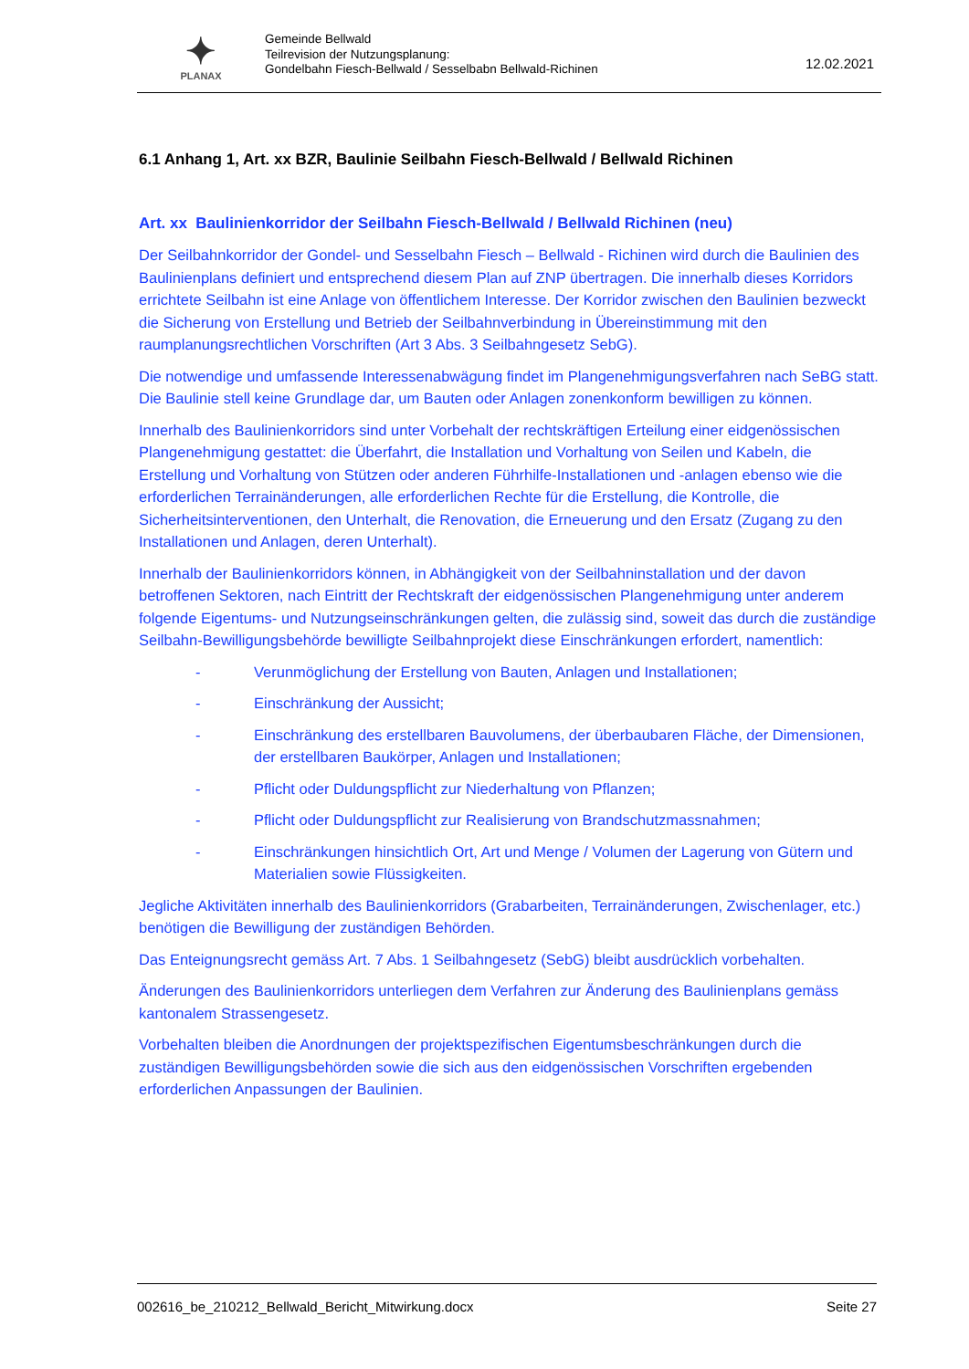✦
PLANAX
Gemeinde Bellwald
Teilrevision der Nutzungsplanung:
Gondelbahn Fiesch-Bellwald / Sesselbabn Bellwald-Richinen
12.02.2021
6.1 Anhang 1, Art. xx BZR, Baulinie Seilbahn Fiesch-Bellwald / Bellwald Richinen
Art. xx Baulinienkorridor der Seilbahn Fiesch-Bellwald / Bellwald Richinen (neu)
Der Seilbahnkorridor der Gondel- und Sesselbahn Fiesch – Bellwald - Richinen wird durch die Baulinien des Baulinienplans definiert und entsprechend diesem Plan auf ZNP übertragen. Die innerhalb dieses Korridors errichtete Seilbahn ist eine Anlage von öffentlichem Interesse. Der Korridor zwischen den Baulinien bezweckt die Sicherung von Erstellung und Betrieb der Seilbahnverbindung in Übereinstimmung mit den raumplanungsrechtlichen Vorschriften (Art 3 Abs. 3 Seilbahngesetz SebG).
Die notwendige und umfassende Interessenabwägung findet im Plangenehmigungsverfahren nach SeBG statt. Die Baulinie stell keine Grundlage dar, um Bauten oder Anlagen zonenkonform bewilligen zu können.
Innerhalb des Baulinienkorridors sind unter Vorbehalt der rechtskräftigen Erteilung einer eidgenössischen Plangenehmigung gestattet: die Überfahrt, die Installation und Vorhaltung von Seilen und Kabeln, die Erstellung und Vorhaltung von Stützen oder anderen Führhilfe-Installationen und -anlagen ebenso wie die erforderlichen Terrainänderungen, alle erforderlichen Rechte für die Erstellung, die Kontrolle, die Sicherheitsinterventionen, den Unterhalt, die Renovation, die Erneuerung und den Ersatz (Zugang zu den Installationen und Anlagen, deren Unterhalt).
Innerhalb der Baulinienkorridors können, in Abhängigkeit von der Seilbahninstallation und der davon betroffenen Sektoren, nach Eintritt der Rechtskraft der eidgenössischen Plangenehmigung unter anderem folgende Eigentums- und Nutzungseinschränkungen gelten, die zulässig sind, soweit das durch die zuständige Seilbahn-Bewilligungsbehörde bewilligte Seilbahnprojekt diese Einschränkungen erfordert, namentlich:
- Verunmöglichung der Erstellung von Bauten, Anlagen und Installationen;
- Einschränkung der Aussicht;
- Einschränkung des erstellbaren Bauvolumens, der überbaubaren Fläche, der Dimensionen, der erstellbaren Baukörper, Anlagen und Installationen;
- Pflicht oder Duldungspflicht zur Niederhaltung von Pflanzen;
- Pflicht oder Duldungspflicht zur Realisierung von Brandschutzmassnahmen;
- Einschränkungen hinsichtlich Ort, Art und Menge / Volumen der Lagerung von Gütern und Materialien sowie Flüssigkeiten.
Jegliche Aktivitäten innerhalb des Baulinienkorridors (Grabarbeiten, Terrainänderungen, Zwischenlager, etc.) benötigen die Bewilligung der zuständigen Behörden.
Das Enteignungsrecht gemäss Art. 7 Abs. 1 Seilbahngesetz (SebG) bleibt ausdrücklich vorbehalten.
Änderungen des Baulinienkorridors unterliegen dem Verfahren zur Änderung des Baulinienplans gemäss kantonalem Strassengesetz.
Vorbehalten bleiben die Anordnungen der projektspezifischen Eigentumsbeschränkungen durch die zuständigen Bewilligungsbehörden sowie die sich aus den eidgenössischen Vorschriften ergebenden erforderlichen Anpassungen der Baulinien.
002616_be_210212_Bellwald_Bericht_Mitwirkung.docx Seite 27